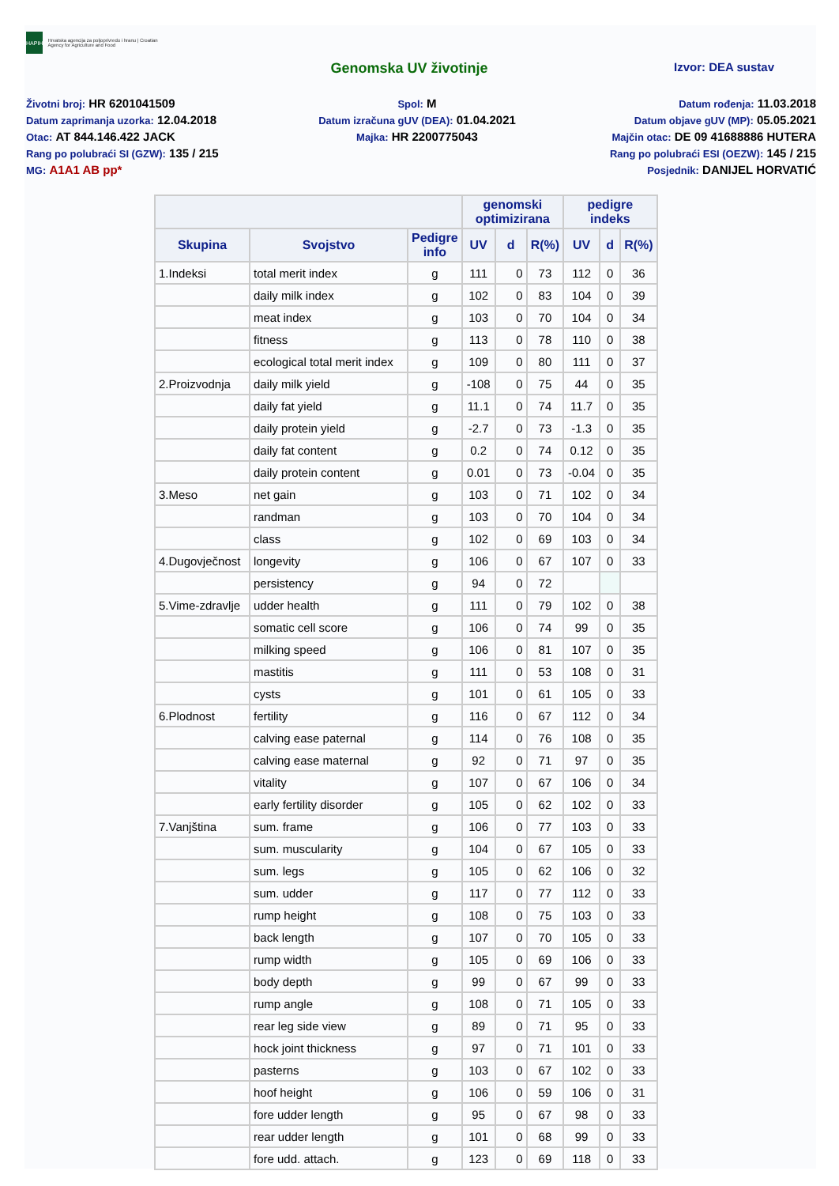HAPIH
Hrvatska agencija za poljoprivredu i hranu | Croatian Agency for Agriculture and Food
Genomska UV životinje
Izvor: DEA sustav
Životni broj: HR 6201041509
Spol: M
Datum rođenja: 11.03.2018
Datum zaprimanja uzorka: 12.04.2018
Datum izračuna gUV (DEA): 01.04.2021
Datum objave gUV (MP): 05.05.2021
Otac: AT 844.146.422 JACK
Majka: HR 2200775043
Majčin otac: DE 09 41688886 HUTERA
Rang po polubraći SI (GZW): 135 / 215
Rang po polubraći ESI (OEZW): 145 / 215
MG: A1A1 AB pp*
Posjednik: DANIJEL HORVATIĆ
| | | | genomski optimizirana | | | pedigre indeks | | |
| --- | --- | --- | --- | --- | --- | --- | --- | --- |
| Skupina | Svojstvo | Pedigre info | UV | d | R(%) | UV | d | R(%) |
| 1.Indeksi | total merit index | g | 111 | 0 | 73 | 112 | 0 | 36 |
| | daily milk index | g | 102 | 0 | 83 | 104 | 0 | 39 |
| | meat index | g | 103 | 0 | 70 | 104 | 0 | 34 |
| | fitness | g | 113 | 0 | 78 | 110 | 0 | 38 |
| | ecological total merit index | g | 109 | 0 | 80 | 111 | 0 | 37 |
| 2.Proizvodnja | daily milk yield | g | -108 | 0 | 75 | 44 | 0 | 35 |
| | daily fat yield | g | 11.1 | 0 | 74 | 11.7 | 0 | 35 |
| | daily protein yield | g | -2.7 | 0 | 73 | -1.3 | 0 | 35 |
| | daily fat content | g | 0.2 | 0 | 74 | 0.12 | 0 | 35 |
| | daily protein content | g | 0.01 | 0 | 73 | -0.04 | 0 | 35 |
| 3.Meso | net gain | g | 103 | 0 | 71 | 102 | 0 | 34 |
| | randman | g | 103 | 0 | 70 | 104 | 0 | 34 |
| | class | g | 102 | 0 | 69 | 103 | 0 | 34 |
| 4.Dugovječnost | longevity | g | 106 | 0 | 67 | 107 | 0 | 33 |
| | persistency | g | 94 | 0 | 72 | | | |
| 5.Vime-zdravlje | udder health | g | 111 | 0 | 79 | 102 | 0 | 38 |
| | somatic cell score | g | 106 | 0 | 74 | 99 | 0 | 35 |
| | milking speed | g | 106 | 0 | 81 | 107 | 0 | 35 |
| | mastitis | g | 111 | 0 | 53 | 108 | 0 | 31 |
| | cysts | g | 101 | 0 | 61 | 105 | 0 | 33 |
| 6.Plodnost | fertility | g | 116 | 0 | 67 | 112 | 0 | 34 |
| | calving ease paternal | g | 114 | 0 | 76 | 108 | 0 | 35 |
| | calving ease maternal | g | 92 | 0 | 71 | 97 | 0 | 35 |
| | vitality | g | 107 | 0 | 67 | 106 | 0 | 34 |
| | early fertility disorder | g | 105 | 0 | 62 | 102 | 0 | 33 |
| 7.Vanjština | sum. frame | g | 106 | 0 | 77 | 103 | 0 | 33 |
| | sum. muscularity | g | 104 | 0 | 67 | 105 | 0 | 33 |
| | sum. legs | g | 105 | 0 | 62 | 106 | 0 | 32 |
| | sum. udder | g | 117 | 0 | 77 | 112 | 0 | 33 |
| | rump height | g | 108 | 0 | 75 | 103 | 0 | 33 |
| | back length | g | 107 | 0 | 70 | 105 | 0 | 33 |
| | rump width | g | 105 | 0 | 69 | 106 | 0 | 33 |
| | body depth | g | 99 | 0 | 67 | 99 | 0 | 33 |
| | rump angle | g | 108 | 0 | 71 | 105 | 0 | 33 |
| | rear leg side view | g | 89 | 0 | 71 | 95 | 0 | 33 |
| | hock joint thickness | g | 97 | 0 | 71 | 101 | 0 | 33 |
| | pasterns | g | 103 | 0 | 67 | 102 | 0 | 33 |
| | hoof height | g | 106 | 0 | 59 | 106 | 0 | 31 |
| | fore udder length | g | 95 | 0 | 67 | 98 | 0 | 33 |
| | rear udder length | g | 101 | 0 | 68 | 99 | 0 | 33 |
| | fore udd. attach. | g | 123 | 0 | 69 | 118 | 0 | 33 |